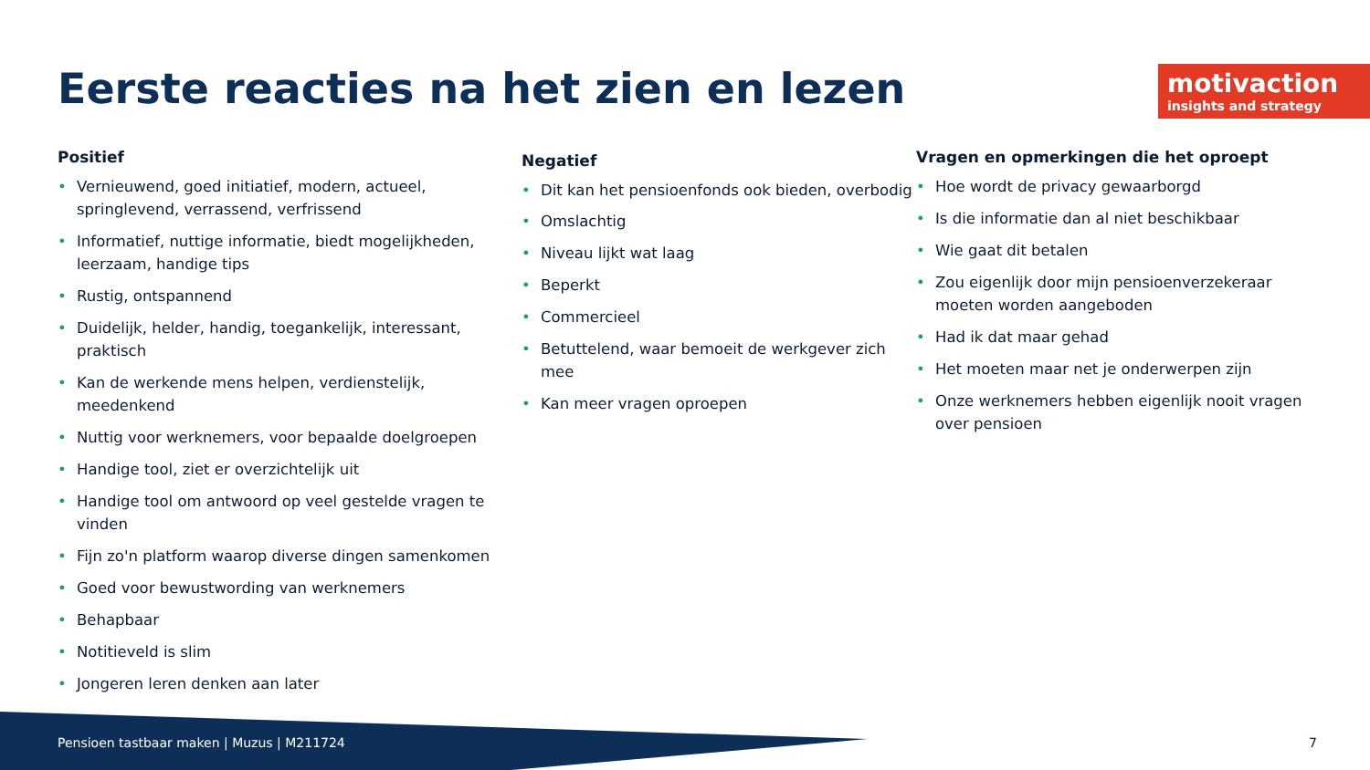Eerste reacties na het zien en lezen
motivaction
insights and strategy
Positief
• Vernieuwend, goed initiatief, modern, actueel, springlevend, verrassend, verfrissend
• Informatief, nuttige informatie, biedt mogelijkheden, leerzaam, handige tips
• Rustig, ontspannend
• Duidelijk, helder, handig, toegankelijk, interessant, praktisch
• Kan de werkende mens helpen, verdienstelijk, meedenkend
• Nuttig voor werknemers, voor bepaalde doelgroepen
• Handige tool, ziet er overzichtelijk uit
• Handige tool om antwoord op veel gestelde vragen te vinden
• Fijn zo'n platform waarop diverse dingen samenkomen
• Goed voor bewustwording van werknemers
• Behapbaar
• Notitieveld is slim
• Jongeren leren denken aan later
Negatief
• Dit kan het pensioenfonds ook bieden, overbodig
• Omslachtig
• Niveau lijkt wat laag
• Beperkt
• Commercieel
• Betuttelend, waar bemoeit de werkgever zich mee
• Kan meer vragen oproepen
Vragen en opmerkingen die het oproept
• Hoe wordt de privacy gewaarborgd
• Is die informatie dan al niet beschikbaar
• Wie gaat dit betalen
• Zou eigenlijk door mijn pensioenverzekeraar moeten worden aangeboden
• Had ik dat maar gehad
• Het moeten maar net je onderwerpen zijn
• Onze werknemers hebben eigenlijk nooit vragen over pensioen
Pensioen tastbaar maken | Muzus | M211724
7